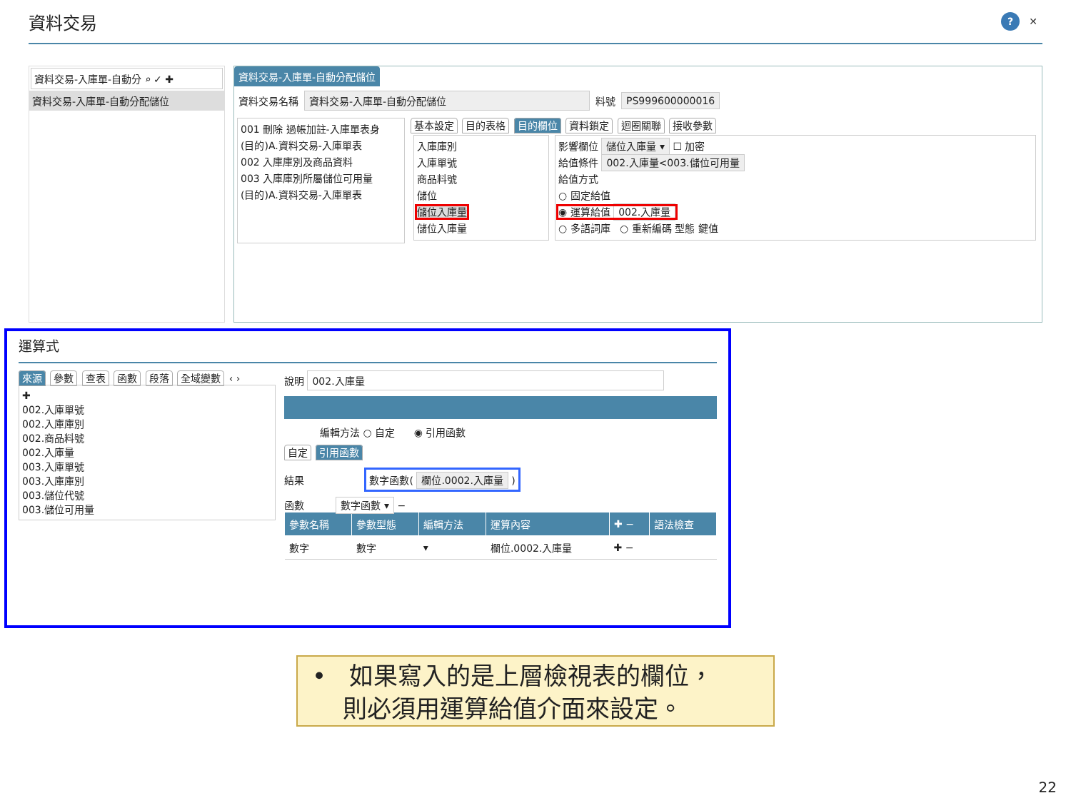資料交易
? ✕
資料交易-入庫單-自動分 ⌕ ✓ ✚
資料交易-入庫單-自動分配儲位
資料交易-入庫單-自動分配儲位
資料交易名稱 資料交易-入庫單-自動分配儲位 料號 PS999600000016
001 刪除 過帳加註-入庫單表身
(目的)A.資料交易-入庫單表
002 入庫庫別及商品資料
003 入庫庫別所屬儲位可用量
(目的)A.資料交易-入庫單表
基本設定 目的表格 目的欄位 資料鎖定 迴圈關聯 接收參數
入庫庫別
入庫單號
商品料號
儲位
儲位入庫量
儲位入庫量
影響欄位 儲位入庫量 ▾ ☐ 加密
給值條件 002.入庫量<003.儲位可用量
給值方式
○ 固定給值
◉ 運算給值 002.入庫量
○ 多語詞庫 ○ 重新編碼 型態 鍵值
運算式
來源 參數 查表 函數 段落 全域變數 ‹ ›
✚
002.入庫單號
002.入庫庫別
002.商品料號
002.入庫量
003.入庫單號
003.入庫庫別
003.儲位代號
003.儲位可用量
說明 002.入庫量
編輯方法 ○ 自定 ◉ 引用函數
自定 引用函數
結果 數字函數( 欄位.0002.入庫量 )
函數 數字函數 ▾ −
| 參數名稱 | 參數型態 | 編輯方法 | 運算內容 | ✚ − | 語法檢查 |
| --- | --- | --- | --- | --- | --- |
| 數字 | 數字 | ▾ | 欄位.0002.入庫量 | ✚ − | |
• 如果寫入的是上層檢視表的欄位，
則必須用運算給值介面來設定。
22